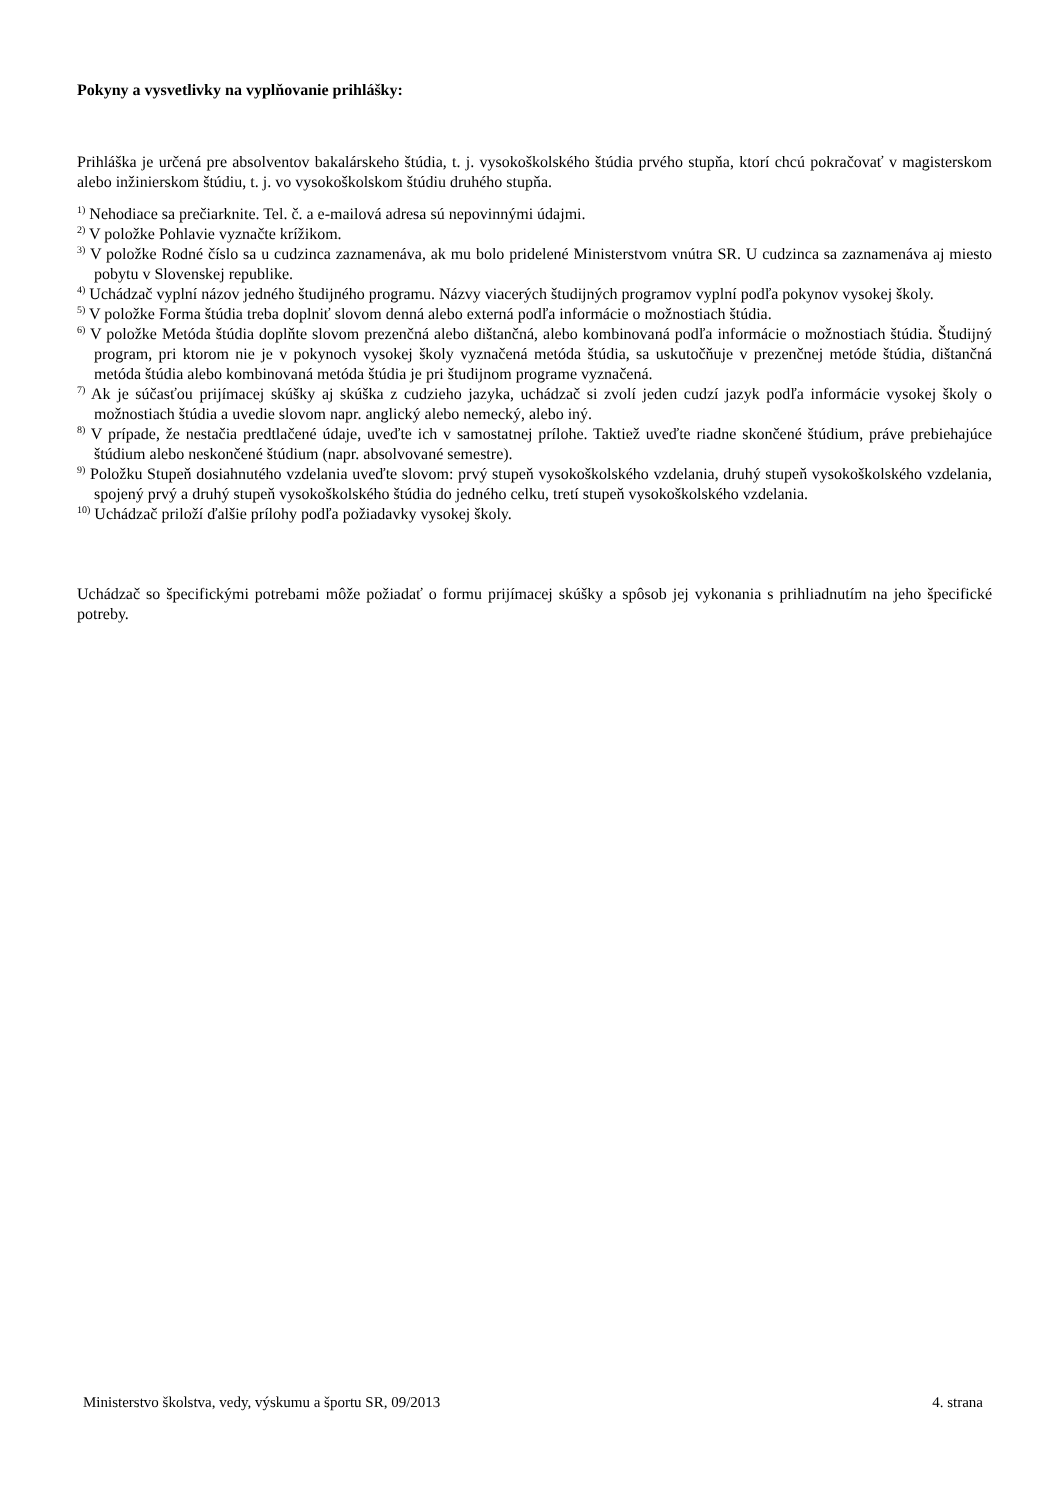Pokyny a vysvetlivky na vyplňovanie prihlášky:
Prihláška je určená pre absolventov bakalárskeho štúdia, t. j. vysokoškolského štúdia prvého stupňa, ktorí chcú pokračovať v magisterskom alebo inžinierskom štúdiu, t. j. vo vysokoškolskom štúdiu druhého stupňa.
<sup>1)</sup> Nehodiace sa prečiarknite. Tel. č. a e-mailová adresa sú nepovinnými údajmi.
<sup>2)</sup> V položke Pohlavie vyznačte krížikom.
<sup>3)</sup> V položke Rodné číslo sa u cudzinca zaznamenáva, ak mu bolo pridelené Ministerstvom vnútra SR. U cudzinca sa zaznamenáva aj miesto pobytu v Slovenskej republike.
<sup>4)</sup> Uchádzač vyplní názov jedného študijného programu. Názvy viacerých študijných programov vyplní podľa pokynov vysokej školy.
<sup>5)</sup> V položke Forma štúdia treba doplniť slovom denná alebo externá podľa informácie o možnostiach štúdia.
<sup>6)</sup> V položke Metóda štúdia doplňte slovom prezenčná alebo dištančná, alebo kombinovaná podľa informácie o možnostiach štúdia. Študijný program, pri ktorom nie je v pokynoch vysokej školy vyznačená metóda štúdia, sa uskutočňuje v prezenčnej metóde štúdia, dištančná metóda štúdia alebo kombinovaná metóda štúdia je pri študijnom programe vyznačená.
<sup>7)</sup> Ak je súčasťou prijímacej skúšky aj skúška z cudzieho jazyka, uchádzač si zvolí jeden cudzí jazyk podľa informácie vysokej školy o možnostiach štúdia a uvedie slovom napr. anglický alebo nemecký, alebo iný.
<sup>8)</sup> V prípade, že nestačia predtlačené údaje, uveďte ich v samostatnej prílohe. Taktiež uveďte riadne skončené štúdium, práve prebiehajúce štúdium alebo neskončené štúdium (napr. absolvované semestre).
<sup>9)</sup> Položku Stupeň dosiahnutého vzdelania uveďte slovom: prvý stupeň vysokoškolského vzdelania, druhý stupeň vysokoškolského vzdelania, spojený prvý a druhý stupeň vysokoškolského štúdia do jedného celku, tretí stupeň vysokoškolského vzdelania.
<sup>10)</sup> Uchádzač priloží ďalšie prílohy podľa požiadavky vysokej školy.
Uchádzač so špecifickými potrebami môže požiadať o formu prijímacej skúšky a spôsob jej vykonania s prihliadnutím na jeho špecifické potreby.
Ministerstvo školstva, vedy, výskumu a športu SR, 09/2013 4. strana